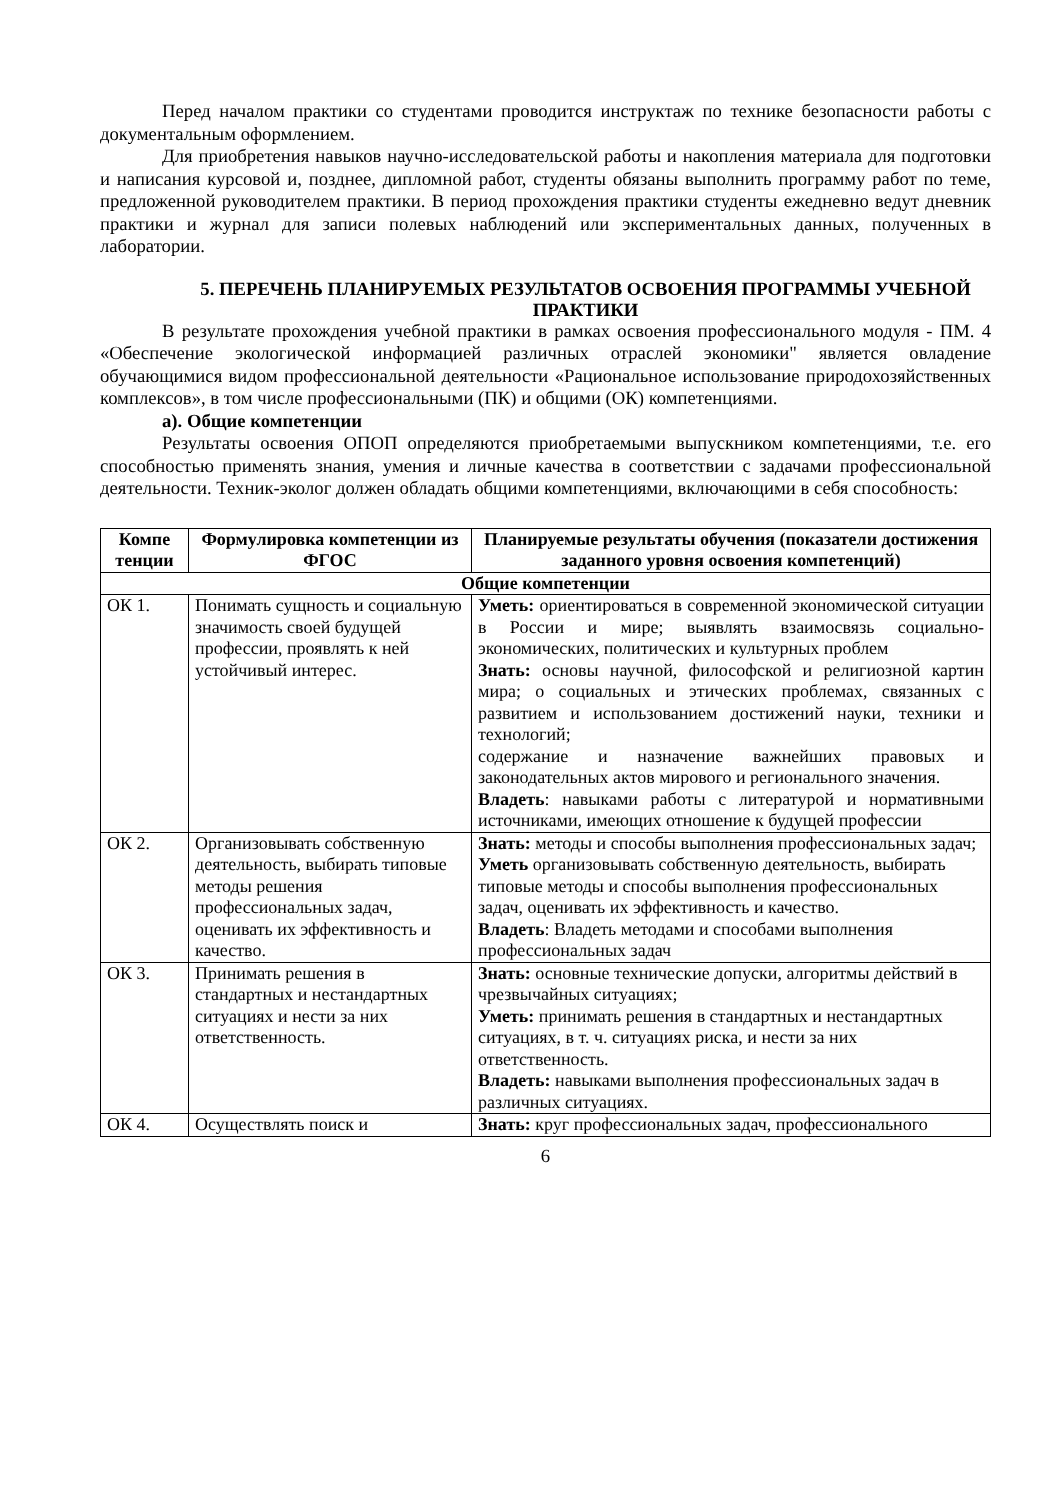Перед началом практики со студентами проводится инструктаж по технике безопасности работы с документальным оформлением.
Для приобретения навыков научно-исследовательской работы и накопления материала для подготовки и написания курсовой и, позднее, дипломной работ, студенты обязаны выполнить программу работ по теме, предложенной руководителем практики. В период прохождения практики студенты ежедневно ведут дневник практики и журнал для записи полевых наблюдений или экспериментальных данных, полученных в лаборатории.
5. ПЕРЕЧЕНЬ ПЛАНИРУЕМЫХ РЕЗУЛЬТАТОВ ОСВОЕНИЯ ПРОГРАММЫ УЧЕБНОЙ ПРАКТИКИ
В результате прохождения учебной практики в рамках освоения профессионального модуля - ПМ. 4 «Обеспечение экологической информацией различных отраслей экономики" является овладение обучающимися видом профессиональной деятельности «Рациональное использование природохозяйственных комплексов», в том числе профессиональными (ПК) и общими (ОК) компетенциями.
а). Общие компетенции
Результаты освоения ОПОП определяются приобретаемыми выпускником компетенциями, т.е. его способностью применять знания, умения и личные качества в соответствии с задачами профессиональной деятельности. Техник-эколог должен обладать общими компетенциями, включающими в себя способность:
| Компе тенции | Формулировка компетенции из ФГОС | Планируемые результаты обучения (показатели достижения заданного уровня освоения компетенций) |
| --- | --- | --- |
| Общие компетенции | | |
| ОК 1. | Понимать сущность и социальную значимость своей будущей профессии, проявлять к ней устойчивый интерес. | Уметь: ориентироваться в современной экономической ситуации в России и мире; выявлять взаимосвязь социально-экономических, политических и культурных проблем Знать: основы научной, философской и религиозной картин мира; о социальных и этических проблемах, связанных с развитием и использованием достижений науки, техники и технологий; содержание и назначение важнейших правовых и законодательных актов мирового и регионального значения. Владеть : навыками работы с литературой и нормативными источниками, имеющих отношение к будущей профессии |
| ОК 2. | Организовывать собственную деятельность, выбирать типовые методы решения профессиональных задач, оценивать их эффективность и качество. | Знать: методы и способы выполнения профессиональных задач; Уметь организовывать собственную деятельность, выбирать типовые методы и способы выполнения профессиональных задач, оценивать их эффективность и качество. Владеть : Владеть методами и способами выполнения профессиональных задач |
| ОК 3. | Принимать решения в стандартных и нестандартных ситуациях и нести за них ответственность. | Знать: основные технические допуски, алгоритмы действий в чрезвычайных ситуациях; Уметь: принимать решения в стандартных и нестандартных ситуациях, в т. ч. ситуациях риска, и нести за них ответственность. Владеть: навыками выполнения профессиональных задач в различных ситуациях. |
| ОК 4. | Осуществлять поиск и | Знать: круг профессиональных задач, профессионального |
6